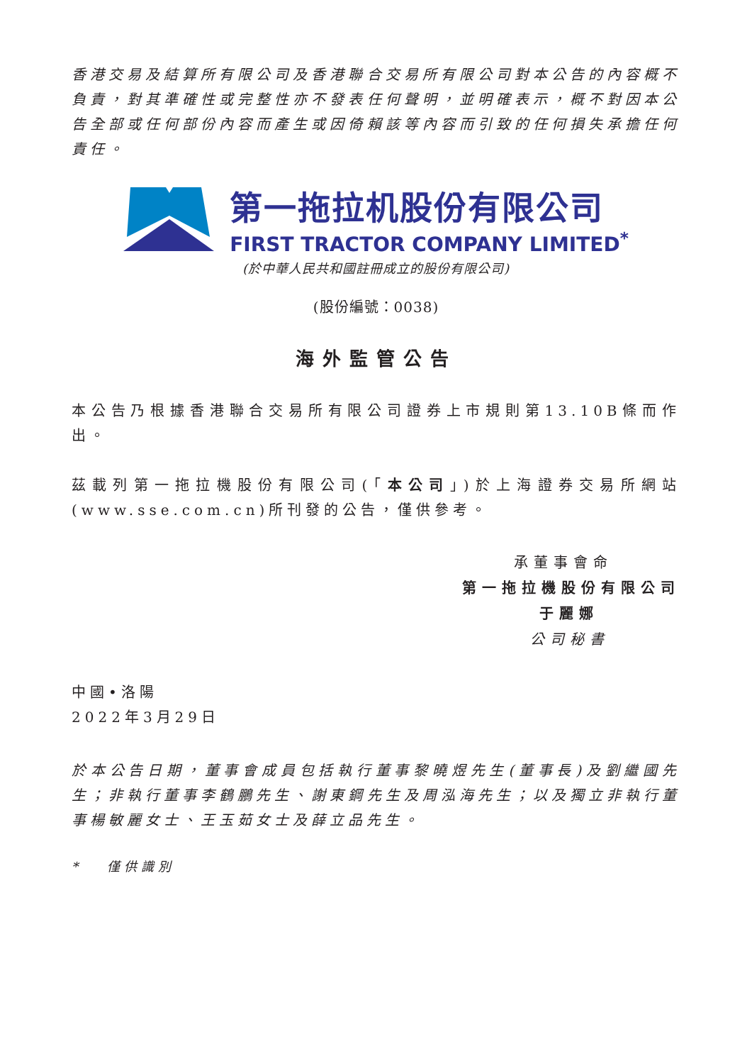香港交易及結算所有限公司及香港聯合交易所有限公司對本公告的內容概不負責，對其準確性或完整性亦不發表任何聲明，並明確表示，概不對因本公告全部或任何部份內容而產生或因倚賴該等內容而引致的任何損失承擔任何責任。
第一拖拉机股份有限公司
FIRST TRACTOR COMPANY LIMITED<sup>*</sup>
(於中華人民共和國註冊成立的股份有限公司)
(股份編號：0038)
海外監管公告
本公告乃根據香港聯合交易所有限公司證券上市規則第13.10B條而作出。
茲載列第一拖拉機股份有限公司(「本公司」)於上海證券交易所網站(www.sse.com.cn)所刊發的公告，僅供參考。
承董事會命
第一拖拉機股份有限公司
于麗娜
公司秘書
中國•洛陽
2022年3月29日
於本公告日期，董事會成員包括執行董事黎曉煜先生(董事長)及劉繼國先生；非執行董事李鶴鵬先生、謝東鋼先生及周泓海先生；以及獨立非執行董事楊敏麗女士、王玉茹女士及薛立品先生。
* 僅供識別